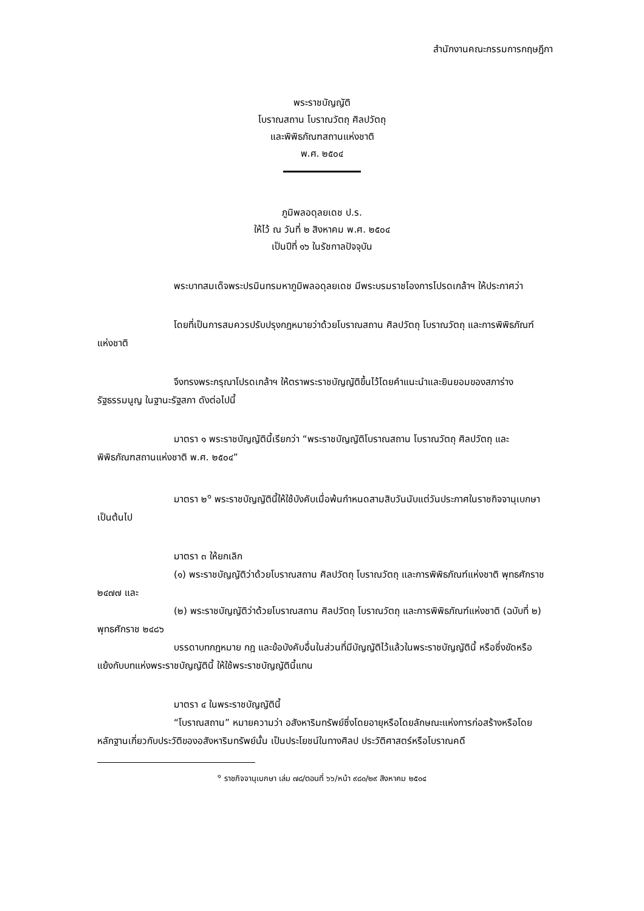สำนักงานคณะกรรมการกฤษฎีกา
พระราชบัญญัติ
โบราณสถาน โบราณวัตถุ ศิลปวัตถุ
และพิพิธภัณฑสถานแห่งชาติ
พ.ศ. ๒๕๐๔
ภูมิพลอดุลยเดช ป.ร.
ให้ไว้ ณ วันที่ ๒ สิงหาคม พ.ศ. ๒๕๐๔
เป็นปีที่ ๑๖ ในรัชกาลปัจจุบัน
พระบาทสมเด็จพระปรมินทรมหาภูมิพลอดุลยเดช มีพระบรมราชโองการโปรดเกล้าฯ ให้ประกาศว่า
โดยที่เป็นการสมควรปรับปรุงกฎหมายว่าด้วยโบราณสถาน ศิลปวัตถุ โบราณวัตถุ และการพิพิธภัณฑ์แห่งชาติ
จึงทรงพระกรุณาโปรดเกล้าฯ ให้ตราพระราชบัญญัติขึ้นไว้โดยคำแนะนำและยินยอมของสภาร่างรัฐธรรมนูญ ในฐานะรัฐสภา ดังต่อไปนี้
มาตรา ๑ พระราชบัญญัตินี้เรียกว่า “พระราชบัญญัติโบราณสถาน โบราณวัตถุ ศิลปวัตถุ และพิพิธภัณฑสถานแห่งชาติ พ.ศ. ๒๕๐๔”
มาตรา ๒<sup>๑</sup> พระราชบัญญัตินี้ให้ใช้บังคับเมื่อพ้นกำหนดสามสิบวันนับแต่วันประกาศในราชกิจจานุเบกษาเป็นต้นไป
มาตรา ๓ ให้ยกเลิก
(๑) พระราชบัญญัติว่าด้วยโบราณสถาน ศิลปวัตถุ โบราณวัตถุ และการพิพิธภัณฑ์แห่งชาติ พุทธศักราช ๒๔๗๗ และ
(๒) พระราชบัญญัติว่าด้วยโบราณสถาน ศิลปวัตถุ โบราณวัตถุ และการพิพิธภัณฑ์แห่งชาติ (ฉบับที่ ๒) พุทธศักราช ๒๔๘๖
บรรดาบทกฎหมาย กฎ และข้อบังคับอื่นในส่วนที่มีบัญญัติไว้แล้วในพระราชบัญญัตินี้ หรือซึ่งขัดหรือแย้งกับบทแห่งพระราชบัญญัตินี้ ให้ใช้พระราชบัญญัตินี้แทน
มาตรา ๔ ในพระราชบัญญัตินี้
“โบราณสถาน” หมายความว่า อสังหาริมทรัพย์ซึ่งโดยอายุหรือโดยลักษณะแห่งการก่อสร้างหรือโดยหลักฐานเกี่ยวกับประวัติของอสังหาริมทรัพย์นั้น เป็นประโยชน์ในทางศิลป ประวัติศาสตร์หรือโบราณคดี
<sup>๑</sup> ราชกิจจานุเบกษา เล่ม ๗๘/ตอนที่ ๖๖/หน้า ๙๘๐/๒๙ สิงหาคม ๒๕๐๔